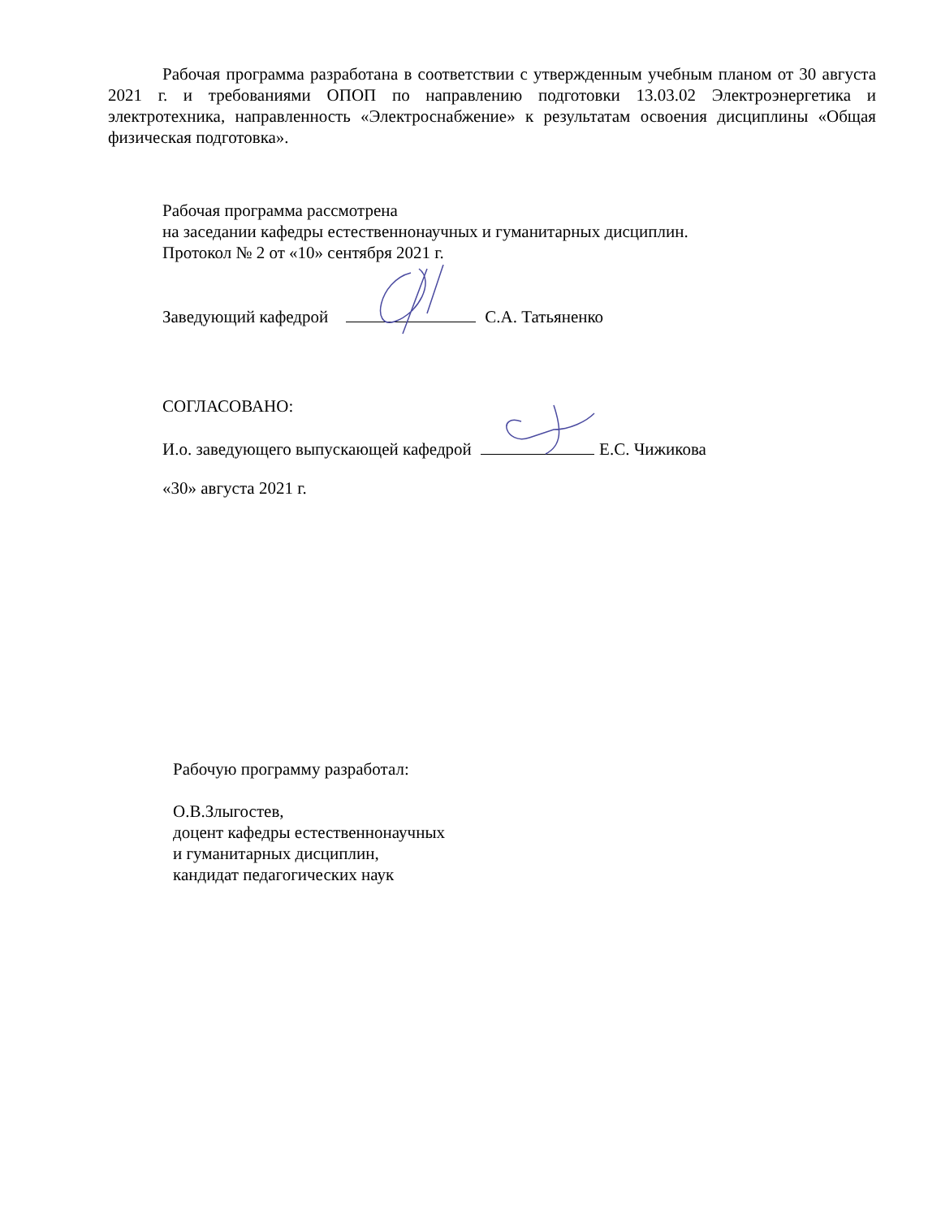Рабочая программа разработана в соответствии с утвержденным учебным планом от 30 августа 2021 г. и требованиями ОПОП по направлению подготовки 13.03.02 Электроэнергетика и электротехника, направленность «Электроснабжение» к результатам освоения дисциплины «Общая физическая подготовка».
Рабочая программа рассмотрена
на заседании кафедры естественнонаучных и гуманитарных дисциплин.
Протокол № 2 от «10» сентября 2021 г.
Заведующий кафедрой С.А. Татьяненко
СОГЛАСОВАНО:
И.о. заведующего выпускающей кафедрой Е.С. Чижикова
«30» августа 2021 г.
Рабочую программу разработал:
О.В.Злыгостев,
доцент кафедры естественнонаучных
и гуманитарных дисциплин,
кандидат педагогических наук